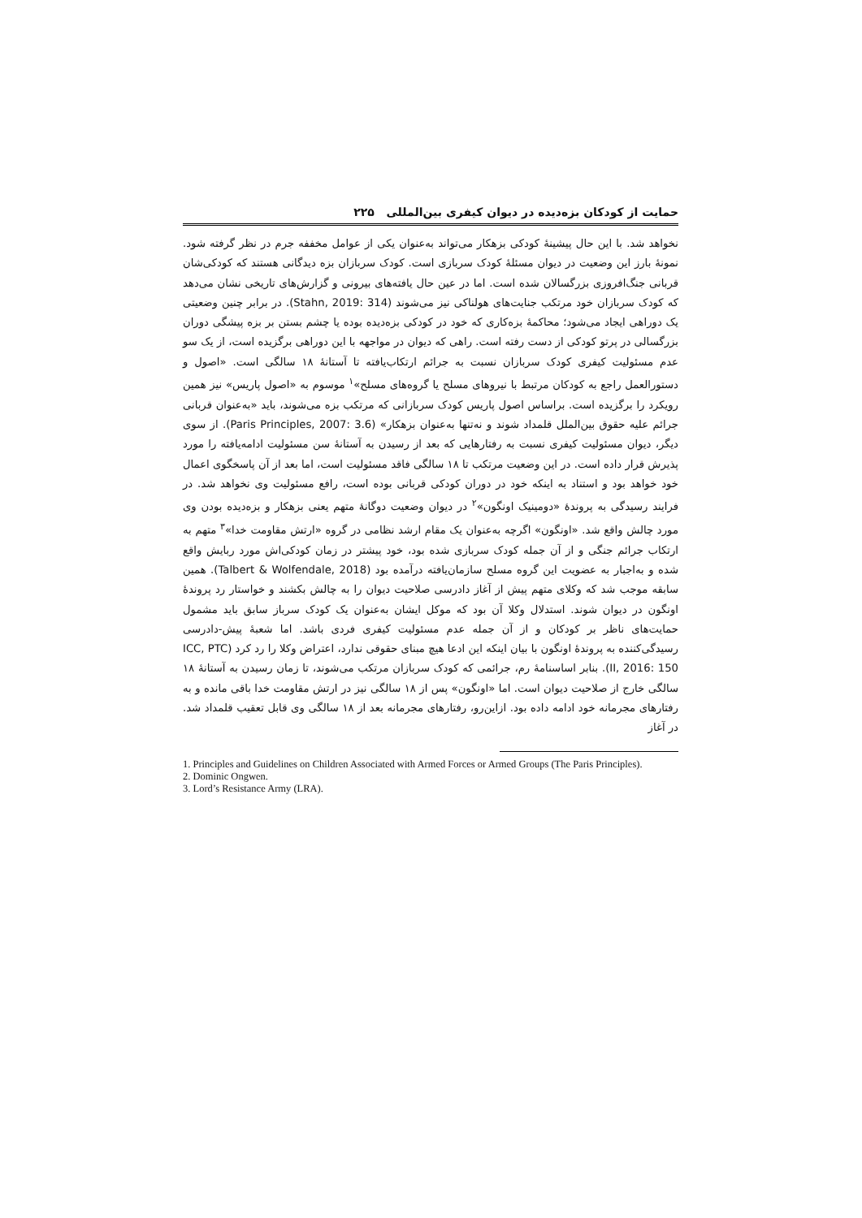حمایت از کودکان بزه‌دیده در دیوان کیفری بین‌المللی ۲۲۵
نخواهد شد. با این حال پیشینهٔ کودکی بزهکار می‌تواند به‌عنوان یکی از عوامل مخففه جرم در نظر گرفته شود. نمونهٔ بارز این وضعیت در دیوان مسئلهٔ کودک سربازی است. کودک سربازان بزه دیدگانی هستند که کودکی‌شان قربانی جنگ‌افروزی بزرگسالان شده است. اما در عین حال یافته‌های بیرونی و گزارش‌های تاریخی نشان می‌دهد که کودک سربازان خود مرتکب جنایت‌های هولناکی نیز می‌شوند (Stahn, 2019: 314). در برابر چنین وضعیتی یک دوراهی ایجاد می‌شود؛ محاکمهٔ بزه‌کاری که خود در کودکی بزه‌دیده بوده یا چشم بستن بر بزه پیشگی دوران بزرگسالی در پرتو کودکی از دست رفته است. راهی که دیوان در مواجهه با این دوراهی برگزیده است، از یک سو عدم مسئولیت کیفری کودک سربازان نسبت به جرائم ارتکاب‌یافته تا آستانهٔ ۱۸ سالگی است. «اصول و دستورالعمل راجع به کودکان مرتبط با نیروهای مسلح یا گروه‌های مسلح»<sup>۱</sup> موسوم به «اصول پاریس» نیز همین رویکرد را برگزیده است. براساس اصول پاریس کودک سربازانی که مرتکب بزه می‌شوند، باید «به‌عنوان قربانی جرائم علیه حقوق بین‌الملل قلمداد شوند و نه‌تنها به‌عنوان بزهکار» (Paris Principles, 2007: 3.6). از سوی دیگر، دیوان مسئولیت کیفری نسبت به رفتارهایی که بعد از رسیدن به آستانهٔ سن مسئولیت ادامه‌یافته را مورد پذیرش قرار داده است. در این وضعیت مرتکب تا ۱۸ سالگی فاقد مسئولیت است، اما بعد از آن پاسخگوی اعمال خود خواهد بود و استناد به اینکه خود در دوران کودکی قربانی بوده است، رافع مسئولیت وی نخواهد شد. در فرایند رسیدگی به پروندهٔ «دومینیک اونگون»<sup>۲</sup> در دیوان وضعیت دوگانهٔ متهم یعنی بزهکار و بزه‌دیده بودن وی مورد چالش واقع شد. «اونگون» اگرچه به‌عنوان یک مقام ارشد نظامی در گروه «ارتش مقاومت خدا»<sup>۳</sup> متهم به ارتکاب جرائم جنگی و از آن جمله کودک سربازی شده بود، خود پیشتر در زمان کودکی‌اش مورد ربایش واقع شده و به‌اجبار به عضویت این گروه مسلح سازمان‌یافته درآمده بود (Talbert & Wolfendale, 2018). همین سابقه موجب شد که وکلای متهم پیش از آغاز دادرسی صلاحیت دیوان را به چالش بکشند و خواستار رد پروندهٔ اونگون در دیوان شوند. استدلال وکلا آن بود که موکل ایشان به‌عنوان یک کودک سرباز سابق باید مشمول حمایت‌های ناظر بر کودکان و از آن جمله عدم مسئولیت کیفری فردی باشد. اما شعبهٔ پیش-دادرسی رسیدگی‌کننده به پروندهٔ اونگون با بیان اینکه این ادعا هیچ مبنای حقوقی ندارد، اعتراض وکلا را رد کرد (ICC, PTC II, 2016: 150). بنابر اساسنامهٔ رم، جرائمی که کودک سربازان مرتکب می‌شوند، تا زمان رسیدن به آستانهٔ ۱۸ سالگی خارج از صلاحیت دیوان است. اما «اونگون» پس از ۱۸ سالگی نیز در ارتش مقاومت خدا باقی مانده و به رفتارهای مجرمانه خود ادامه داده بود. ازاین‌رو، رفتارهای مجرمانه بعد از ۱۸ سالگی وی قابل تعقیب قلمداد شد. در آغاز
1. Principles and Guidelines on Children Associated with Armed Forces or Armed Groups (The Paris Principles).
2. Dominic Ongwen.
3. Lord’s Resistance Army (LRA).